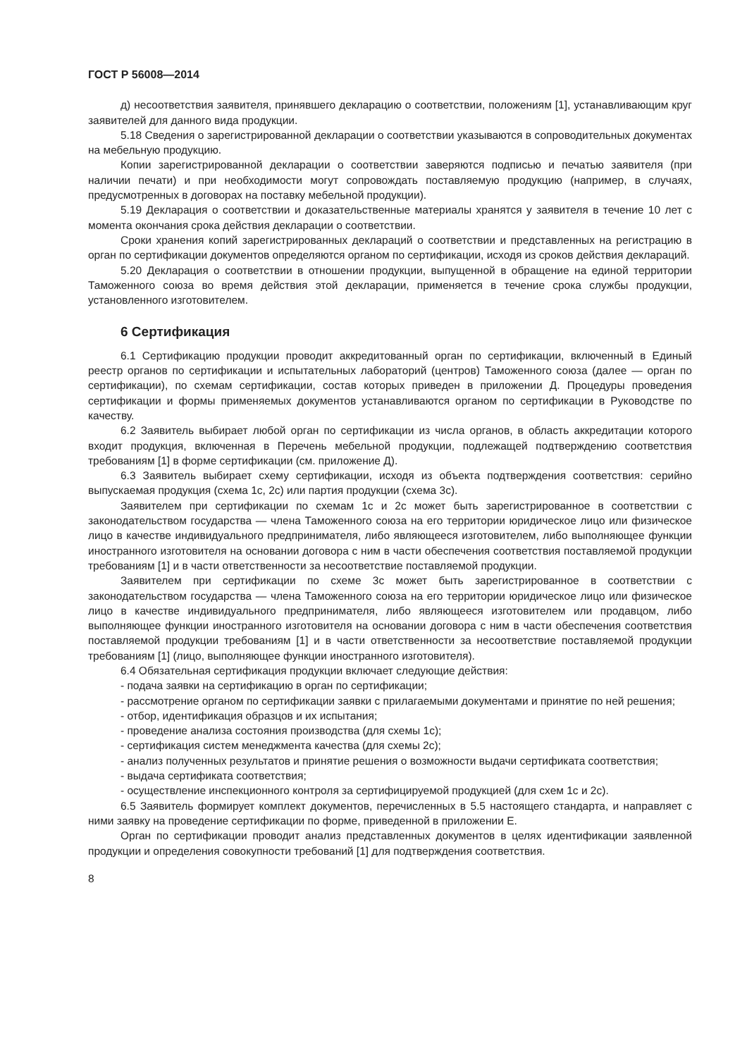ГОСТ Р 56008—2014
д) несоответствия заявителя, принявшего декларацию о соответствии, положениям [1], устанавливающим круг заявителей для данного вида продукции.
5.18 Сведения о зарегистрированной декларации о соответствии указываются в сопроводительных документах на мебельную продукцию.
Копии зарегистрированной декларации о соответствии заверяются подписью и печатью заявителя (при наличии печати) и при необходимости могут сопровождать поставляемую продукцию (например, в случаях, предусмотренных в договорах на поставку мебельной продукции).
5.19 Декларация о соответствии и доказательственные материалы хранятся у заявителя в течение 10 лет с момента окончания срока действия декларации о соответствии.
Сроки хранения копий зарегистрированных деклараций о соответствии и представленных на регистрацию в орган по сертификации документов определяются органом по сертификации, исходя из сроков действия деклараций.
5.20 Декларация о соответствии в отношении продукции, выпущенной в обращение на единой территории Таможенного союза во время действия этой декларации, применяется в течение срока службы продукции, установленного изготовителем.
6 Сертификация
6.1 Сертификацию продукции проводит аккредитованный орган по сертификации, включенный в Единый реестр органов по сертификации и испытательных лабораторий (центров) Таможенного союза (далее — орган по сертификации), по схемам сертификации, состав которых приведен в приложении Д. Процедуры проведения сертификации и формы применяемых документов устанавливаются органом по сертификации в Руководстве по качеству.
6.2 Заявитель выбирает любой орган по сертификации из числа органов, в область аккредитации которого входит продукция, включенная в Перечень мебельной продукции, подлежащей подтверждению соответствия требованиям [1] в форме сертификации (см. приложение Д).
6.3 Заявитель выбирает схему сертификации, исходя из объекта подтверждения соответствия: серийно выпускаемая продукция (схема 1с, 2с) или партия продукции (схема 3с).
Заявителем при сертификации по схемам 1с и 2с может быть зарегистрированное в соответствии с законодательством государства — члена Таможенного союза на его территории юридическое лицо или физическое лицо в качестве индивидуального предпринимателя, либо являющееся изготовителем, либо выполняющее функции иностранного изготовителя на основании договора с ним в части обеспечения соответствия поставляемой продукции требованиям [1] и в части ответственности за несоответствие поставляемой продукции.
Заявителем при сертификации по схеме 3с может быть зарегистрированное в соответствии с законодательством государства — члена Таможенного союза на его территории юридическое лицо или физическое лицо в качестве индивидуального предпринимателя, либо являющееся изготовителем или продавцом, либо выполняющее функции иностранного изготовителя на основании договора с ним в части обеспечения соответствия поставляемой продукции требованиям [1] и в части ответственности за несоответствие поставляемой продукции требованиям [1] (лицо, выполняющее функции иностранного изготовителя).
6.4 Обязательная сертификация продукции включает следующие действия:
- подача заявки на сертификацию в орган по сертификации;
- рассмотрение органом по сертификации заявки с прилагаемыми документами и принятие по ней решения;
- отбор, идентификация образцов и их испытания;
- проведение анализа состояния производства (для схемы 1с);
- сертификация систем менеджмента качества (для схемы 2с);
- анализ полученных результатов и принятие решения о возможности выдачи сертификата соответствия;
- выдача сертификата соответствия;
- осуществление инспекционного контроля за сертифицируемой продукцией (для схем 1с и 2с).
6.5 Заявитель формирует комплект документов, перечисленных в 5.5 настоящего стандарта, и направляет с ними заявку на проведение сертификации по форме, приведенной в приложении Е.
Орган по сертификации проводит анализ представленных документов в целях идентификации заявленной продукции и определения совокупности требований [1] для подтверждения соответствия.
8